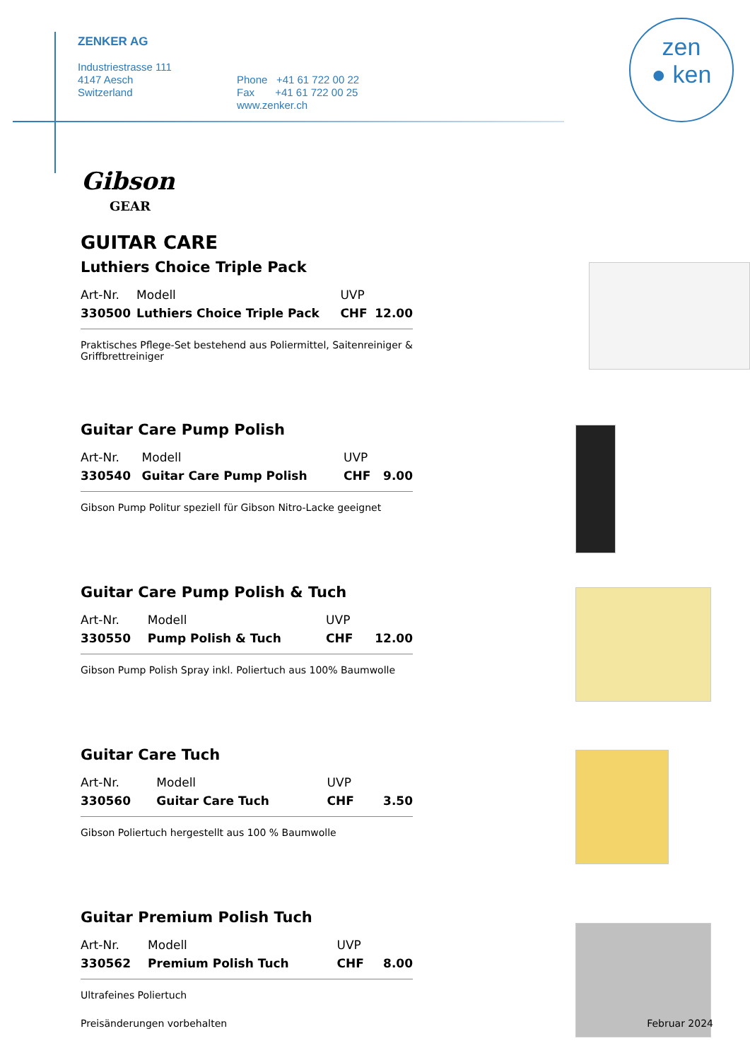zen
● ken
ZENKER AG
Industriestrasse 111
4147 Aesch
Switzerland
Phone +41 61 722 00 22
Fax +41 61 722 00 25
www.zenker.ch
Gibson
GEAR
GUITAR CARE
Luthiers Choice Triple Pack
| Art-Nr. | Modell | UVP | |
| 330500 | Luthiers Choice Triple Pack | CHF | 12.00 |
Praktisches Pflege-Set bestehend aus Poliermittel, Saitenreiniger & Griffbrettreiniger
Guitar Care Pump Polish
| Art-Nr. | Modell | UVP | |
| 330540 | Guitar Care Pump Polish | CHF | 9.00 |
Gibson Pump Politur speziell für Gibson Nitro-Lacke geeignet
Guitar Care Pump Polish & Tuch
| Art-Nr. | Modell | UVP | |
| 330550 | Pump Polish & Tuch | CHF | 12.00 |
Gibson Pump Polish Spray inkl. Poliertuch aus 100% Baumwolle
Guitar Care Tuch
| Art-Nr. | Modell | UVP | |
| 330560 | Guitar Care Tuch | CHF | 3.50 |
Gibson Poliertuch hergestellt aus 100 % Baumwolle
Guitar Premium Polish Tuch
| Art-Nr. | Modell | UVP | |
| 330562 | Premium Polish Tuch | CHF | 8.00 |
Ultrafeines Poliertuch
Preisänderungen vorbehalten Februar 2024